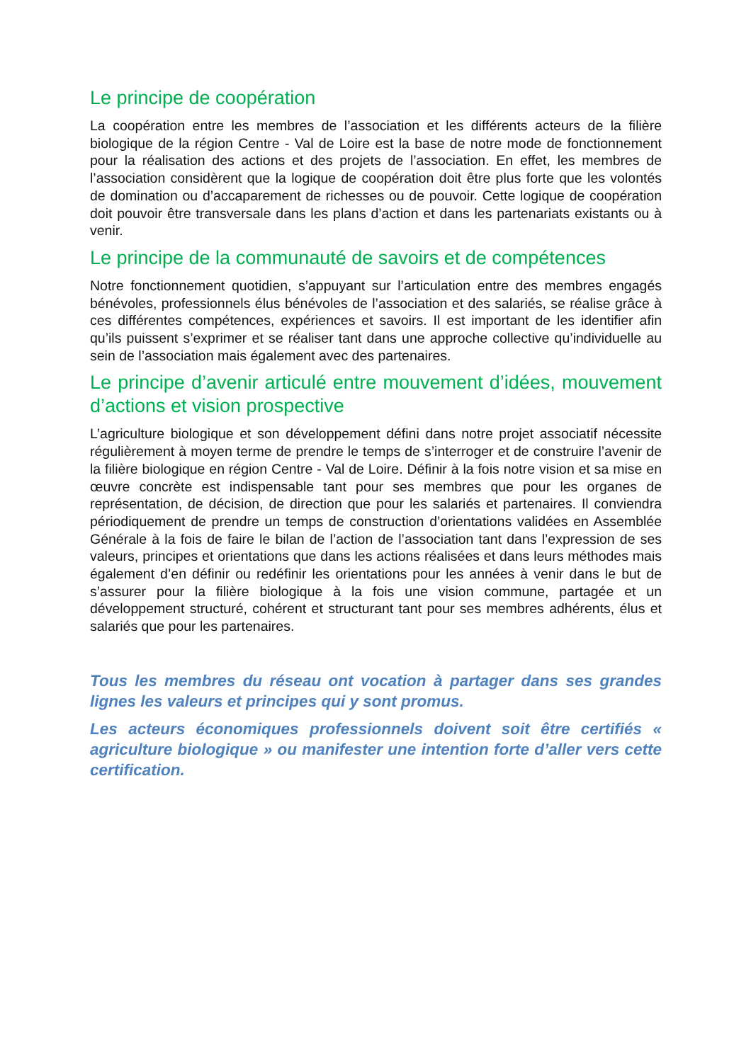Le principe de coopération
La coopération entre les membres de l’association et les différents acteurs de la filière biologique de la région Centre - Val de Loire est la base de notre mode de fonctionnement pour la réalisation des actions et des projets de l’association. En effet, les membres de l’association considèrent que la logique de coopération doit être plus forte que les volontés de domination ou d’accaparement de richesses ou de pouvoir. Cette logique de coopération doit pouvoir être transversale dans les plans d’action et dans les partenariats existants ou à venir.
Le principe de la communauté de savoirs et de compétences
Notre fonctionnement quotidien, s’appuyant sur l’articulation entre des membres engagés bénévoles, professionnels élus bénévoles de l’association et des salariés, se réalise grâce à ces différentes compétences, expériences et savoirs. Il est important de les identifier afin qu’ils puissent s’exprimer et se réaliser tant dans une approche collective qu’individuelle au sein de l’association mais également avec des partenaires.
Le principe d’avenir articulé entre mouvement d’idées, mouvement d’actions et vision prospective
L’agriculture biologique et son développement défini dans notre projet associatif nécessite régulièrement à moyen terme de prendre le temps de s’interroger et de construire l’avenir de la filière biologique en région Centre - Val de Loire. Définir à la fois notre vision et sa mise en œuvre concrète est indispensable tant pour ses membres que pour les organes de représentation, de décision, de direction que pour les salariés et partenaires. Il conviendra périodiquement de prendre un temps de construction d’orientations validées en Assemblée Générale à la fois de faire le bilan de l’action de l’association tant dans l’expression de ses valeurs, principes et orientations que dans les actions réalisées et dans leurs méthodes mais également d’en définir ou redéfinir les orientations pour les années à venir dans le but de s’assurer pour la filière biologique à la fois une vision commune, partagée et un développement structuré, cohérent et structurant tant pour ses membres adhérents, élus et salariés que pour les partenaires.
Tous les membres du réseau ont vocation à partager dans ses grandes lignes les valeurs et principes qui y sont promus.
Les acteurs économiques professionnels doivent soit être certifiés « agriculture biologique » ou manifester une intention forte d’aller vers cette certification.